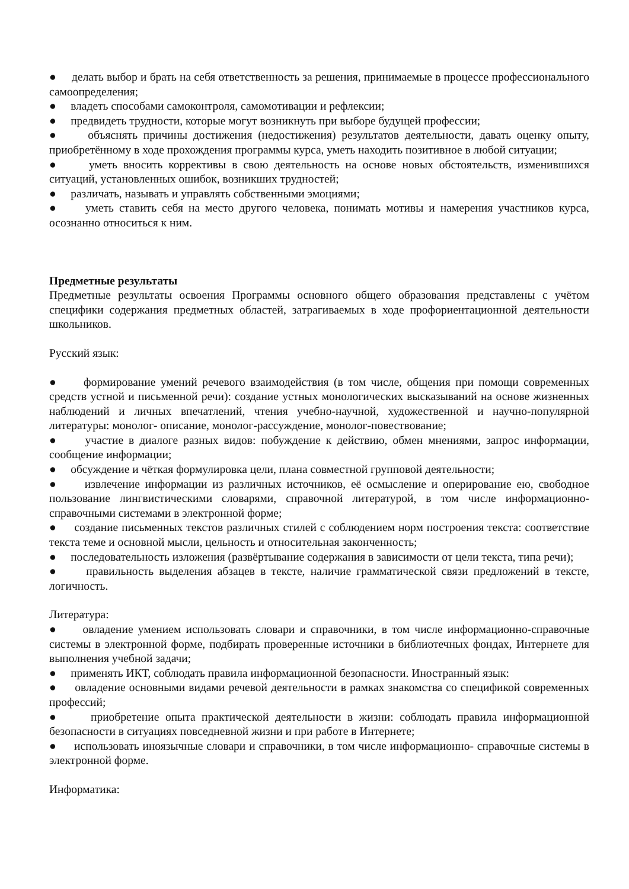● делать выбор и брать на себя ответственность за решения, принимаемые в процессе профессионального самоопределения;
● владеть способами самоконтроля, самомотивации и рефлексии;
● предвидеть трудности, которые могут возникнуть при выборе будущей профессии;
● объяснять причины достижения (недостижения) результатов деятельности, давать оценку опыту, приобретённому в ходе прохождения программы курса, уметь находить позитивное в любой ситуации;
● уметь вносить коррективы в свою деятельность на основе новых обстоятельств, изменившихся ситуаций, установленных ошибок, возникших трудностей;
● различать, называть и управлять собственными эмоциями;
● уметь ставить себя на место другого человека, понимать мотивы и намерения участников курса, осознанно относиться к ним.
Предметные результаты
Предметные результаты освоения Программы основного общего образования представлены с учётом специфики содержания предметных областей, затрагиваемых в ходе профориентационной деятельности школьников.
Русский язык:
● формирование умений речевого взаимодействия (в том числе, общения при помощи современных средств устной и письменной речи): создание устных монологических высказываний на основе жизненных наблюдений и личных впечатлений, чтения учебно-научной, художественной и научно-популярной литературы: монолог- описание, монолог-рассуждение, монолог-повествование;
● участие в диалоге разных видов: побуждение к действию, обмен мнениями, запрос информации, сообщение информации;
● обсуждение и чёткая формулировка цели, плана совместной групповой деятельности;
● извлечение информации из различных источников, её осмысление и оперирование ею, свободное пользование лингвистическими словарями, справочной литературой, в том числе информационно-справочными системами в электронной форме;
● создание письменных текстов различных стилей с соблюдением норм построения текста: соответствие текста теме и основной мысли, цельность и относительная законченность;
● последовательность изложения (развёртывание содержания в зависимости от цели текста, типа речи);
● правильность выделения абзацев в тексте, наличие грамматической связи предложений в тексте, логичность.
Литература:
● овладение умением использовать словари и справочники, в том числе информационно-справочные системы в электронной форме, подбирать проверенные источники в библиотечных фондах, Интернете для выполнения учебной задачи;
● применять ИКТ, соблюдать правила информационной безопасности. Иностранный язык:
● овладение основными видами речевой деятельности в рамках знакомства со спецификой современных профессий;
● приобретение опыта практической деятельности в жизни: соблюдать правила информационной безопасности в ситуациях повседневной жизни и при работе в Интернете;
● использовать иноязычные словари и справочники, в том числе информационно- справочные системы в электронной форме.
Информатика: